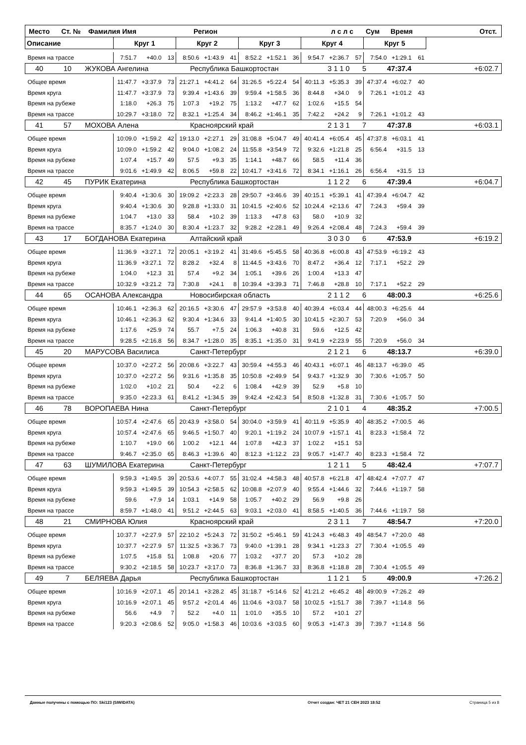| Место Ст. № Фамилия Имя Регион л с л с Сум Время Отст. | | | | | | | | | | | | | | | | |
| Описание | Круг 1 | | | Круг 2 | | | Круг 3 | | | Круг 4 | | | Круг 5 | | | |
| Время на трассе | 7:51.7 | +40.0 | 13 | 8:50.6 | +1:43.9 | 41 | 8:52.2 | +1:52.1 | 36 | 9:54.7 | +2:36.7 | 57 | 7:54.0 | +1:29.1 | 61 | |
| 40 10 ЖУКОВА Ангелина Республика Башкортостан 3 1 1 0 5 47:37.4 +6:02.7 | | | | | | | | | | | | | | | | |
| Общее время | 11:47.7 | +3:37.9 | 73 | 21:27.1 | +4:41.2 | 64 | 31:26.5 | +5:22.4 | 54 | 40:11.3 | +5:35.3 | 39 | 47:37.4 | +6:02.7 | 40 | |
| Время круга | 11:47.7 | +3:37.9 | 73 | 9:39.4 | +1:43.6 | 39 | 9:59.4 | +1:58.5 | 36 | 8:44.8 | +34.0 | 9 | 7:26.1 | +1:01.2 | 43 | |
| Время на рубеже | 1:18.0 | +26.3 | 75 | 1:07.3 | +19.2 | 75 | 1:13.2 | +47.7 | 62 | 1:02.6 | +15.5 | 54 | | | | |
| Время на трассе | 10:29.7 | +3:18.0 | 72 | 8:32.1 | +1:25.4 | 34 | 8:46.2 | +1:46.1 | 35 | 7:42.2 | +24.2 | 9 | 7:26.1 | +1:01.2 | 43 | |
| 41 57 МОХОВА Алена Красноярский край 2 1 3 1 7 47:37.8 +6:03.1 | | | | | | | | | | | | | | | | |
| Общее время | 10:09.0 | +1:59.2 | 42 | 19:13.0 | +2:27.1 | 29 | 31:08.8 | +5:04.7 | 49 | 40:41.4 | +6:05.4 | 45 | 47:37.8 | +6:03.1 | 41 | |
| Время круга | 10:09.0 | +1:59.2 | 42 | 9:04.0 | +1:08.2 | 24 | 11:55.8 | +3:54.9 | 72 | 9:32.6 | +1:21.8 | 25 | 6:56.4 | +31.5 | 13 | |
| Время на рубеже | 1:07.4 | +15.7 | 49 | 57.5 | +9.3 | 35 | 1:14.1 | +48.7 | 66 | 58.5 | +11.4 | 36 | | | | |
| Время на трассе | 9:01.6 | +1:49.9 | 42 | 8:06.5 | +59.8 | 22 | 10:41.7 | +3:41.6 | 72 | 8:34.1 | +1:16.1 | 26 | 6:56.4 | +31.5 | 13 | |
| 42 45 ПУРИК Екатерина Республика Башкортостан 1 1 2 2 6 47:39.4 +6:04.7 | | | | | | | | | | | | | | | | |
| Общее время | 9:40.4 | +1:30.6 | 30 | 19:09.2 | +2:23.3 | 28 | 29:50.7 | +3:46.6 | 39 | 40:15.1 | +5:39.1 | 41 | 47:39.4 | +6:04.7 | 42 | |
| Время круга | 9:40.4 | +1:30.6 | 30 | 9:28.8 | +1:33.0 | 31 | 10:41.5 | +2:40.6 | 52 | 10:24.4 | +2:13.6 | 47 | 7:24.3 | +59.4 | 39 | |
| Время на рубеже | 1:04.7 | +13.0 | 33 | 58.4 | +10.2 | 39 | 1:13.3 | +47.8 | 63 | 58.0 | +10.9 | 32 | | | | |
| Время на трассе | 8:35.7 | +1:24.0 | 30 | 8:30.4 | +1:23.7 | 32 | 9:28.2 | +2:28.1 | 49 | 9:26.4 | +2:08.4 | 48 | 7:24.3 | +59.4 | 39 | |
| 43 17 БОГДАНОВА Екатерина Алтайский край 3 0 3 0 6 47:53.9 +6:19.2 | | | | | | | | | | | | | | | | |
| Общее время | 11:36.9 | +3:27.1 | 72 | 20:05.1 | +3:19.2 | 41 | 31:49.6 | +5:45.5 | 58 | 40:36.8 | +6:00.8 | 43 | 47:53.9 | +6:19.2 | 43 | |
| Время круга | 11:36.9 | +3:27.1 | 72 | 8:28.2 | +32.4 | 8 | 11:44.5 | +3:43.6 | 70 | 8:47.2 | +36.4 | 12 | 7:17.1 | +52.2 | 29 | |
| Время на рубеже | 1:04.0 | +12.3 | 31 | 57.4 | +9.2 | 34 | 1:05.1 | +39.6 | 26 | 1:00.4 | +13.3 | 47 | | | | |
| Время на трассе | 10:32.9 | +3:21.2 | 73 | 7:30.8 | +24.1 | 8 | 10:39.4 | +3:39.3 | 71 | 7:46.8 | +28.8 | 10 | 7:17.1 | +52.2 | 29 | |
| 44 65 ОСАНОВА Александра Новосибирская область 2 1 1 2 6 48:00.3 +6:25.6 | | | | | | | | | | | | | | | | |
| Общее время | 10:46.1 | +2:36.3 | 62 | 20:16.5 | +3:30.6 | 47 | 29:57.9 | +3:53.8 | 40 | 40:39.4 | +6:03.4 | 44 | 48:00.3 | +6:25.6 | 44 | |
| Время круга | 10:46.1 | +2:36.3 | 62 | 9:30.4 | +1:34.6 | 33 | 9:41.4 | +1:40.5 | 30 | 10:41.5 | +2:30.7 | 53 | 7:20.9 | +56.0 | 34 | |
| Время на рубеже | 1:17.6 | +25.9 | 74 | 55.7 | +7.5 | 24 | 1:06.3 | +40.8 | 31 | 59.6 | +12.5 | 42 | | | | |
| Время на трассе | 9:28.5 | +2:16.8 | 56 | 8:34.7 | +1:28.0 | 35 | 8:35.1 | +1:35.0 | 31 | 9:41.9 | +2:23.9 | 55 | 7:20.9 | +56.0 | 34 | |
| 45 20 МАРУСОВА Василиса Санкт-Петербург 2 1 2 1 6 48:13.7 +6:39.0 | | | | | | | | | | | | | | | | |
| Общее время | 10:37.0 | +2:27.2 | 56 | 20:08.6 | +3:22.7 | 43 | 30:59.4 | +4:55.3 | 46 | 40:43.1 | +6:07.1 | 46 | 48:13.7 | +6:39.0 | 45 | |
| Время круга | 10:37.0 | +2:27.2 | 56 | 9:31.6 | +1:35.8 | 35 | 10:50.8 | +2:49.9 | 54 | 9:43.7 | +1:32.9 | 30 | 7:30.6 | +1:05.7 | 50 | |
| Время на рубеже | 1:02.0 | +10.2 | 21 | 50.4 | +2.2 | 6 | 1:08.4 | +42.9 | 39 | 52.9 | +5.8 | 10 | | | | |
| Время на трассе | 9:35.0 | +2:23.3 | 61 | 8:41.2 | +1:34.5 | 39 | 9:42.4 | +2:42.3 | 54 | 8:50.8 | +1:32.8 | 31 | 7:30.6 | +1:05.7 | 50 | |
| 46 78 ВОРОПАЕВА Нина Санкт-Петербург 2 1 0 1 4 48:35.2 +7:00.5 | | | | | | | | | | | | | | | | |
| Общее время | 10:57.4 | +2:47.6 | 65 | 20:43.9 | +3:58.0 | 54 | 30:04.0 | +3:59.9 | 41 | 40:11.9 | +5:35.9 | 40 | 48:35.2 | +7:00.5 | 46 | |
| Время круга | 10:57.4 | +2:47.6 | 65 | 9:46.5 | +1:50.7 | 40 | 9:20.1 | +1:19.2 | 24 | 10:07.9 | +1:57.1 | 41 | 8:23.3 | +1:58.4 | 72 | |
| Время на рубеже | 1:10.7 | +19.0 | 66 | 1:00.2 | +12.1 | 44 | 1:07.8 | +42.3 | 37 | 1:02.2 | +15.1 | 53 | | | | |
| Время на трассе | 9:46.7 | +2:35.0 | 65 | 8:46.3 | +1:39.6 | 40 | 8:12.3 | +1:12.2 | 23 | 9:05.7 | +1:47.7 | 40 | 8:23.3 | +1:58.4 | 72 | |
| 47 63 ШУМИЛОВА Екатерина Санкт-Петербург 1 2 1 1 5 48:42.4 +7:07.7 | | | | | | | | | | | | | | | | |
| Общее время | 9:59.3 | +1:49.5 | 39 | 20:53.6 | +4:07.7 | 55 | 31:02.4 | +4:58.3 | 48 | 40:57.8 | +6:21.8 | 47 | 48:42.4 | +7:07.7 | 47 | |
| Время круга | 9:59.3 | +1:49.5 | 39 | 10:54.3 | +2:58.5 | 62 | 10:08.8 | +2:07.9 | 40 | 9:55.4 | +1:44.6 | 32 | 7:44.6 | +1:19.7 | 58 | |
| Время на рубеже | 59.6 | +7.9 | 14 | 1:03.1 | +14.9 | 58 | 1:05.7 | +40.2 | 29 | 56.9 | +9.8 | 26 | | | | |
| Время на трассе | 8:59.7 | +1:48.0 | 41 | 9:51.2 | +2:44.5 | 63 | 9:03.1 | +2:03.0 | 41 | 8:58.5 | +1:40.5 | 36 | 7:44.6 | +1:19.7 | 58 | |
| 48 21 СМИРНОВА Юлия Красноярский край 2 3 1 1 7 48:54.7 +7:20.0 | | | | | | | | | | | | | | | | |
| Общее время | 10:37.7 | +2:27.9 | 57 | 22:10.2 | +5:24.3 | 72 | 31:50.2 | +5:46.1 | 59 | 41:24.3 | +6:48.3 | 49 | 48:54.7 | +7:20.0 | 48 | |
| Время круга | 10:37.7 | +2:27.9 | 57 | 11:32.5 | +3:36.7 | 73 | 9:40.0 | +1:39.1 | 28 | 9:34.1 | +1:23.3 | 27 | 7:30.4 | +1:05.5 | 49 | |
| Время на рубеже | 1:07.5 | +15.8 | 51 | 1:08.8 | +20.6 | 77 | 1:03.2 | +37.7 | 20 | 57.3 | +10.2 | 28 | | | | |
| Время на трассе | 9:30.2 | +2:18.5 | 58 | 10:23.7 | +3:17.0 | 73 | 8:36.8 | +1:36.7 | 33 | 8:36.8 | +1:18.8 | 28 | 7:30.4 | +1:05.5 | 49 | |
| 49 7 БЕЛЯЕВА Дарья Республика Башкортостан 1 1 2 1 5 49:00.9 +7:26.2 | | | | | | | | | | | | | | | | |
| Общее время | 10:16.9 | +2:07.1 | 45 | 20:14.1 | +3:28.2 | 45 | 31:18.7 | +5:14.6 | 52 | 41:21.2 | +6:45.2 | 48 | 49:00.9 | +7:26.2 | 49 | |
| Время круга | 10:16.9 | +2:07.1 | 45 | 9:57.2 | +2:01.4 | 46 | 11:04.6 | +3:03.7 | 58 | 10:02.5 | +1:51.7 | 38 | 7:39.7 | +1:14.8 | 56 | |
| Время на рубеже | 56.6 | +4.9 | 7 | 52.2 | +4.0 | 11 | 1:01.0 | +35.5 | 10 | 57.2 | +10.1 | 27 | | | | |
| Время на трассе | 9:20.3 | +2:08.6 | 52 | 9:05.0 | +1:58.3 | 46 | 10:03.6 | +3:03.5 | 60 | 9:05.3 | +1:47.3 | 39 | 7:39.7 | +1:14.8 | 56 | |
Данные получены с помощью ПО: Ski123 (SIWIDATA) Отчет создан: ЧЕТ 21 СЕН 2023 18:52 Страница 5 из 8